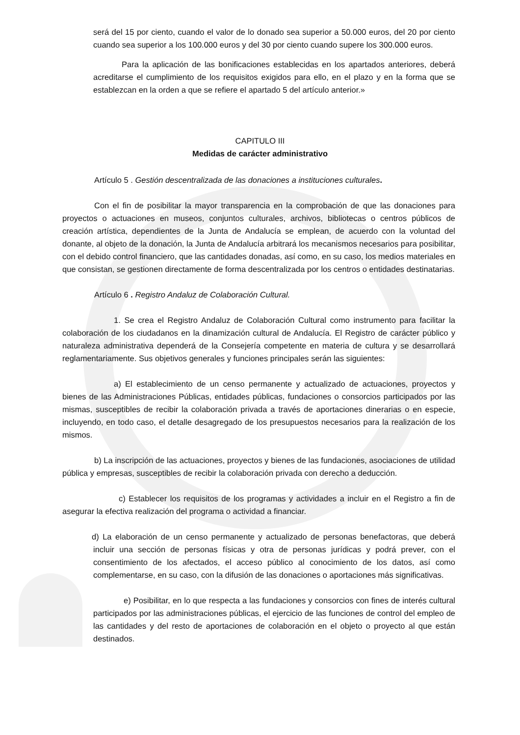será del 15 por ciento, cuando el valor de lo donado sea superior a 50.000 euros, del 20 por ciento cuando sea superior a los 100.000 euros y del 30 por ciento cuando supere los 300.000 euros.
Para la aplicación de las bonificaciones establecidas en los apartados anteriores, deberá acreditarse el cumplimiento de los requisitos exigidos para ello, en el plazo y en la forma que se establezcan en la orden a que se refiere el apartado 5 del artículo anterior.»
CAPITULO III
Medidas de carácter administrativo
Artículo 5 . Gestión descentralizada de las donaciones a instituciones culturales.
Con el fin de posibilitar la mayor transparencia en la comprobación de que las donaciones para proyectos o actuaciones en museos, conjuntos culturales, archivos, bibliotecas o centros públicos de creación artística, dependientes de la Junta de Andalucía se emplean, de acuerdo con la voluntad del donante, al objeto de la donación, la Junta de Andalucía arbitrará los mecanismos necesarios para posibilitar, con el debido control financiero, que las cantidades donadas, así como, en su caso, los medios materiales en que consistan, se gestionen directamente de forma descentralizada por los centros o entidades destinatarias.
Artículo 6 . Registro Andaluz de Colaboración Cultural.
1. Se crea el Registro Andaluz de Colaboración Cultural como instrumento para facilitar la colaboración de los ciudadanos en la dinamización cultural de Andalucía. El Registro de carácter público y naturaleza administrativa dependerá de la Consejería competente en materia de cultura y se desarrollará reglamentariamente. Sus objetivos generales y funciones principales serán las siguientes:
a) El establecimiento de un censo permanente y actualizado de actuaciones, proyectos y bienes de las Administraciones Públicas, entidades públicas, fundaciones o consorcios participados por las mismas, susceptibles de recibir la colaboración privada a través de aportaciones dinerarias o en especie, incluyendo, en todo caso, el detalle desagregado de los presupuestos necesarios para la realización de los mismos.
b) La inscripción de las actuaciones, proyectos y bienes de las fundaciones, asociaciones de utilidad pública y empresas, susceptibles de recibir la colaboración privada con derecho a deducción.
c) Establecer los requisitos de los programas y actividades a incluir en el Registro a fin de asegurar la efectiva realización del programa o actividad a financiar.
d) La elaboración de un censo permanente y actualizado de personas benefactoras, que deberá incluir una sección de personas físicas y otra de personas jurídicas y podrá prever, con el consentimiento de los afectados, el acceso público al conocimiento de los datos, así como complementarse, en su caso, con la difusión de las donaciones o aportaciones más significativas.
e) Posibilitar, en lo que respecta a las fundaciones y consorcios con fines de interés cultural participados por las administraciones públicas, el ejercicio de las funciones de control del empleo de las cantidades y del resto de aportaciones de colaboración en el objeto o proyecto al que están destinados.